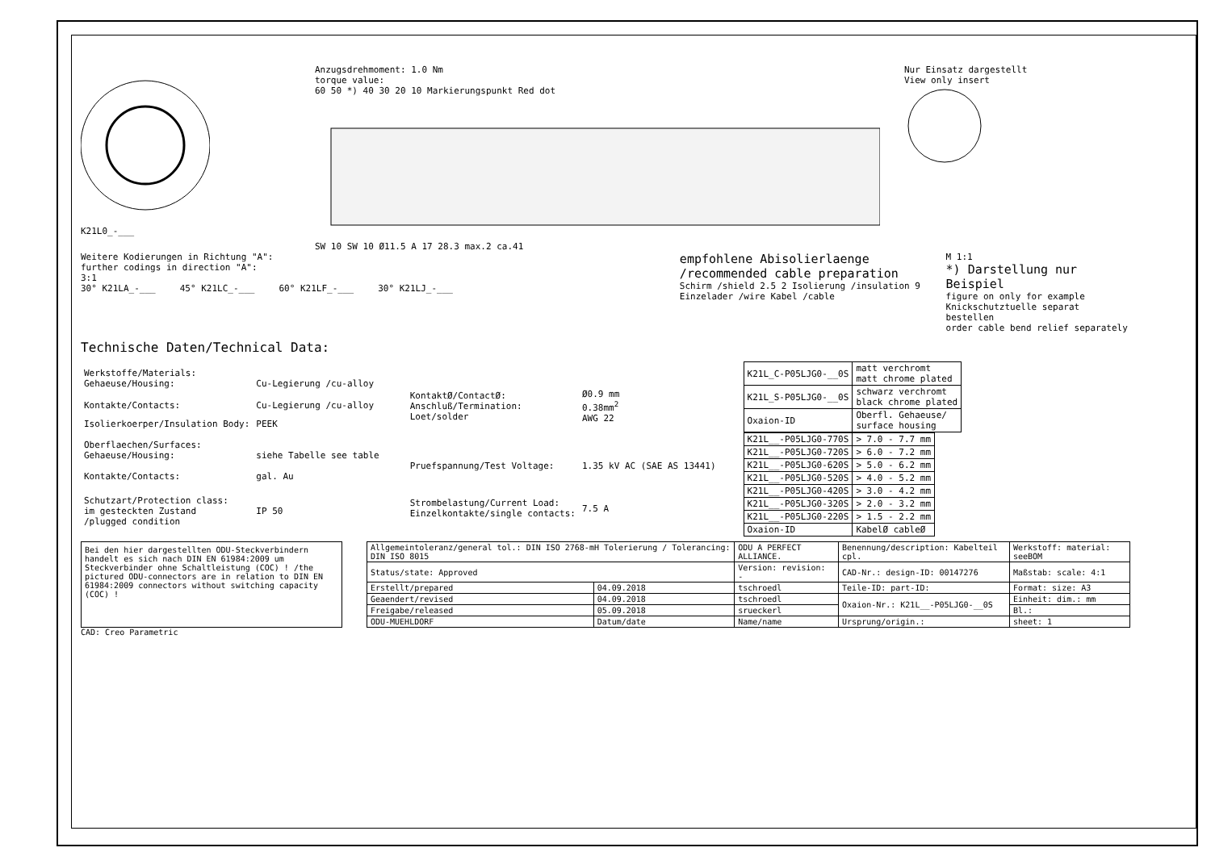K21L0_-___ Anzugsdrehmoment: 1.0 Nm
torque value:
60 50 *) 40 30 20 10 Markierungspunkt Red dot
SW 10 SW 10 Ø11.5 A 17 28.3 max.2 ca.41
Nur Einsatz dargestellt
View only insert
Weitere Kodierungen in Richtung "A":
further codings in direction "A":
3:1
30° K21LA_-___ 45° K21LC_-___ 60° K21LF_-___ 30° K21LJ_-___
empfohlene Abisolierlaenge
/recommended cable preparation
Schirm /shield 2.5 2 Isolierung /insulation 9 Einzelader /wire Kabel /cable
M 1:1
*) Darstellung nur Beispiel
figure on only for example
Knickschutztuelle separat bestellen
order cable bend relief separately
Technische Daten/Technical Data:
| Werkstoffe/Materials: Gehaeuse/Housing: | Cu-Legierung /cu-alloy |
| Kontakte/Contacts: | Cu-Legierung /cu-alloy |
| Isolierkoerper/Insulation Body: | PEEK |
| Oberflaechen/Surfaces: Gehaeuse/Housing: | siehe Tabelle see table |
| Kontakte/Contacts: | gal. Au |
| Schutzart/Protection class: im gesteckten Zustand /plugged condition | IP 50 |
| KontaktØ/ContactØ: Anschluß/Termination: Loet/solder | Ø0.9 mm 0.38mm<sup>2</sup> AWG 22 |
| Pruefspannung/Test Voltage: | 1.35 kV AC (SAE AS 13441) |
| Strombelastung/Current Load: Einzelkontakte/single contacts: | 7.5 A |
| K21L_C-P05LJG0-__0S | matt verchromt matt chrome plated |
| K21L_S-P05LJG0-__0S | schwarz verchromt black chrome plated |
| Oxaion-ID | Oberfl. Gehaeuse/ surface housing |
| K21L__-P05LJG0-770S | > 7.0 - 7.7 mm |
| K21L__-P05LJG0-720S | > 6.0 - 7.2 mm |
| K21L__-P05LJG0-620S | > 5.0 - 6.2 mm |
| K21L__-P05LJG0-520S | > 4.0 - 5.2 mm |
| K21L__-P05LJG0-420S | > 3.0 - 4.2 mm |
| K21L__-P05LJG0-320S | > 2.0 - 3.2 mm |
| K21L__-P05LJG0-220S | > 1.5 - 2.2 mm |
| Oxaion-ID | KabelØ cableØ |
Bei den hier dargestellten ODU-Steckverbindern handelt es sich nach DIN EN 61984:2009 um Steckverbinder ohne Schaltleistung (COC) ! /the pictured ODU-connectors are in relation to DIN EN 61984:2009 connectors without switching capacity (COC) !
| Allgemeintoleranz/general tol.: DIN ISO 2768-mH Tolerierung / Tolerancing: DIN ISO 8015 | | ODU A PERFECT ALLIANCE. | Benennung/description: Kabelteil cpl. | Werkstoff: material: seeBOM |
| Status/state: Approved | | Version: revision: - | CAD-Nr.: design-ID: 00147276 | Maßstab: scale: 4:1 |
| Erstellt/prepared | 04.09.2018 | tschroedl | Teile-ID: part-ID: | Format: size: A3 |
| Geaendert/revised | 04.09.2018 | tschroedl | Oxaion-Nr.: K21L__-P05LJG0-__0S | Einheit: dim.: mm |
| Freigabe/released | 05.09.2018 | srueckerl | | Bl.: |
| ODU-MUEHLDORF | Datum/date | Name/name | Ursprung/origin.: | sheet: 1 |
CAD: Creo Parametric